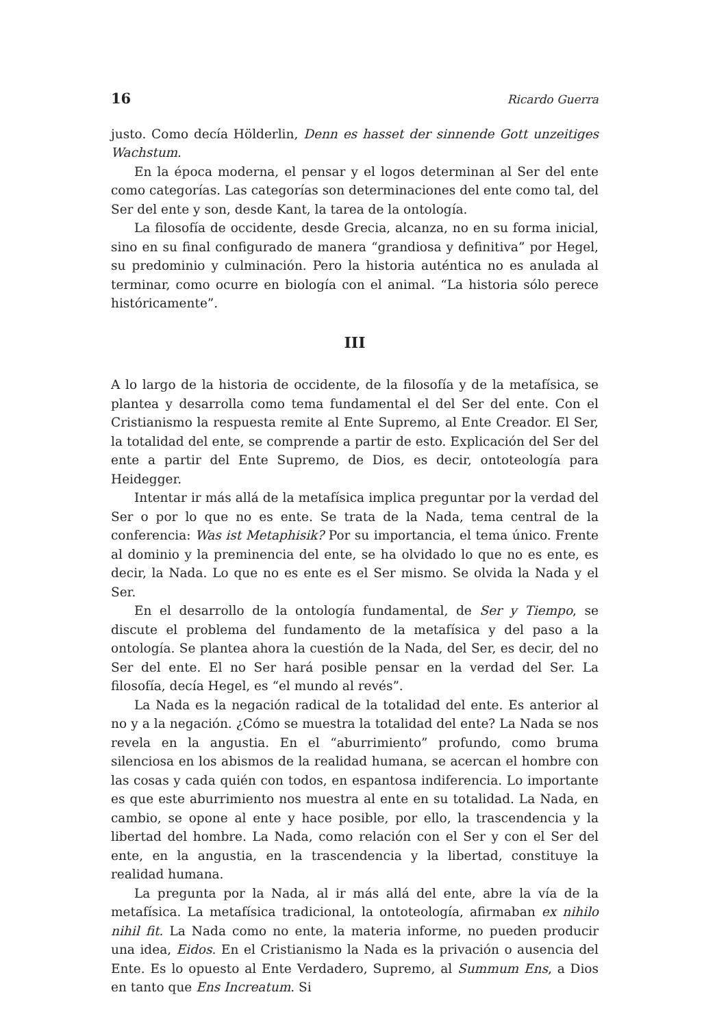16 Ricardo Guerra
justo. Como decía Hölderlin, Denn es hasset der sinnende Gott unzeitiges Wachstum.
En la época moderna, el pensar y el logos determinan al Ser del ente como categorías. Las categorías son determinaciones del ente como tal, del Ser del ente y son, desde Kant, la tarea de la ontología.
La filosofía de occidente, desde Grecia, alcanza, no en su forma inicial, sino en su final configurado de manera “grandiosa y definitiva” por Hegel, su predominio y culminación. Pero la historia auténtica no es anulada al terminar, como ocurre en biología con el animal. “La historia sólo perece históricamente”.
III
A lo largo de la historia de occidente, de la filosofía y de la metafísica, se plantea y desarrolla como tema fundamental el del Ser del ente. Con el Cristianismo la respuesta remite al Ente Supremo, al Ente Creador. El Ser, la totalidad del ente, se comprende a partir de esto. Explicación del Ser del ente a partir del Ente Supremo, de Dios, es decir, ontoteología para Heidegger.
Intentar ir más allá de la metafísica implica preguntar por la verdad del Ser o por lo que no es ente. Se trata de la Nada, tema central de la conferencia: Was ist Metaphisik? Por su importancia, el tema único. Frente al dominio y la preminencia del ente, se ha olvidado lo que no es ente, es decir, la Nada. Lo que no es ente es el Ser mismo. Se olvida la Nada y el Ser.
En el desarrollo de la ontología fundamental, de Ser y Tiempo, se discute el problema del fundamento de la metafísica y del paso a la ontología. Se plantea ahora la cuestión de la Nada, del Ser, es decir, del no Ser del ente. El no Ser hará posible pensar en la verdad del Ser. La filosofía, decía Hegel, es “el mundo al revés”.
La Nada es la negación radical de la totalidad del ente. Es anterior al no y a la negación. ¿Cómo se muestra la totalidad del ente? La Nada se nos revela en la angustia. En el “aburrimiento” profundo, como bruma silenciosa en los abismos de la realidad humana, se acercan el hombre con las cosas y cada quién con todos, en espantosa indiferencia. Lo importante es que este aburrimiento nos muestra al ente en su totalidad. La Nada, en cambio, se opone al ente y hace posible, por ello, la trascendencia y la libertad del hombre. La Nada, como relación con el Ser y con el Ser del ente, en la angustia, en la trascendencia y la libertad, constituye la realidad humana.
La pregunta por la Nada, al ir más allá del ente, abre la vía de la metafísica. La metafísica tradicional, la ontoteología, afirmaban ex nihilo nihil fit. La Nada como no ente, la materia informe, no pueden producir una idea, Eidos. En el Cristianismo la Nada es la privación o ausencia del Ente. Es lo opuesto al Ente Verdadero, Supremo, al Summum Ens, a Dios en tanto que Ens Increatum. Si